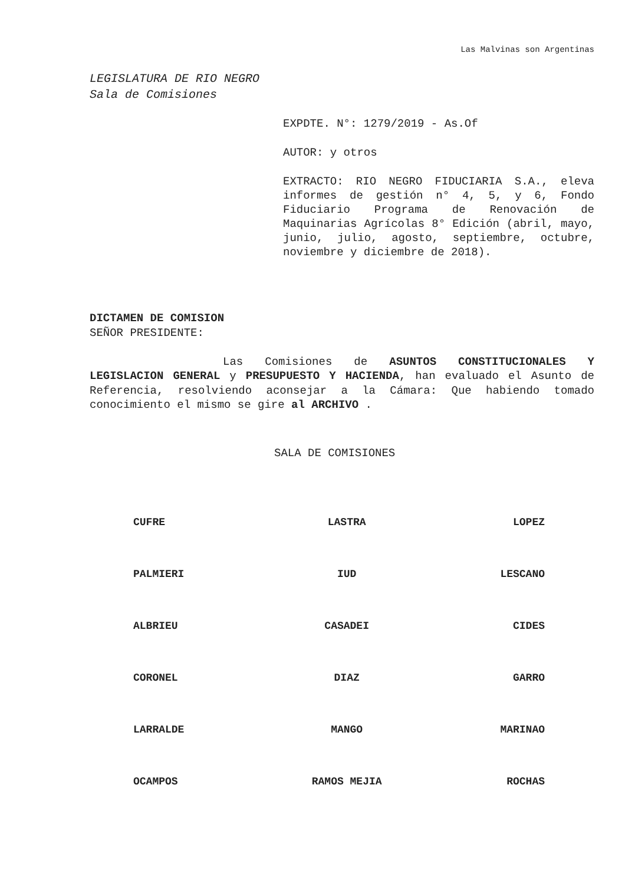Las Malvinas son Argentinas
LEGISLATURA DE RIO NEGRO
Sala de Comisiones
EXPDTE. N°: 1279/2019 - As.Of
AUTOR: y otros
EXTRACTO: RIO NEGRO FIDUCIARIA S.A., eleva informes de gestión n° 4, 5, y 6, Fondo Fiduciario Programa de Renovación de Maquinarias Agrícolas 8° Edición (abril, mayo, junio, julio, agosto, septiembre, octubre, noviembre y diciembre de 2018).
DICTAMEN DE COMISION
SEÑOR PRESIDENTE:
Las Comisiones de ASUNTOS CONSTITUCIONALES Y LEGISLACION GENERAL y PRESUPUESTO Y HACIENDA, han evaluado el Asunto de Referencia, resolviendo aconsejar a la Cámara: Que habiendo tomado conocimiento el mismo se gire al ARCHIVO .
SALA DE COMISIONES
| CUFRE | LASTRA | LOPEZ |
| PALMIERI | IUD | LESCANO |
| ALBRIEU | CASADEI | CIDES |
| CORONEL | DIAZ | GARRO |
| LARRALDE | MANGO | MARINAO |
| OCAMPOS | RAMOS MEJIA | ROCHAS |